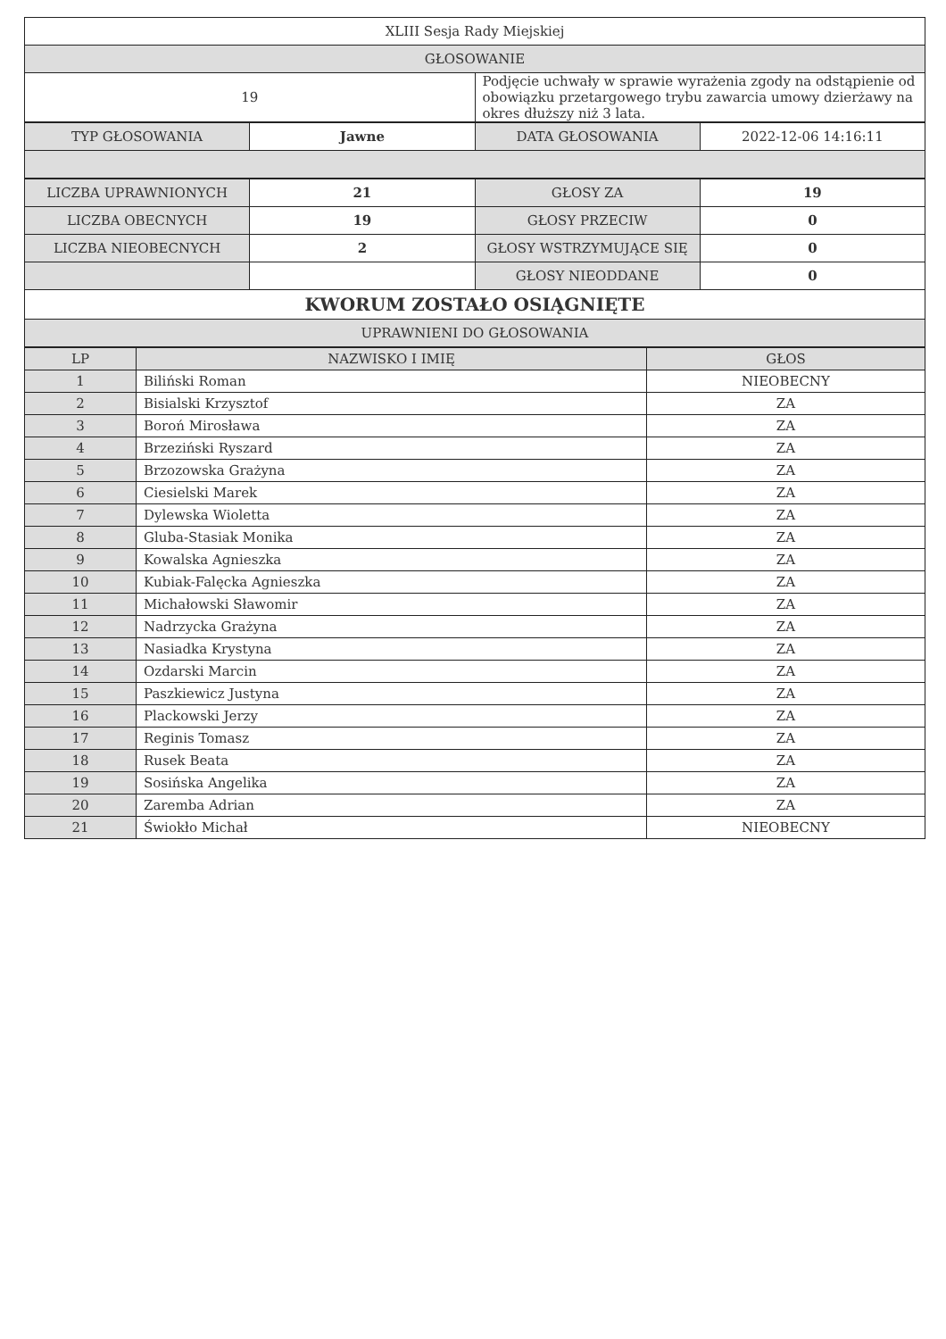| XLIII Sesja Rady Miejskiej | |
| GŁOSOWANIE | |
| 19 | Podjęcie uchwały w sprawie wyrażenia zgody na odstąpienie od obowiązku przetargowego trybu zawarcia umowy dzierżawy na okres dłuższy niż 3 lata. |
| TYP GŁOSOWANIA | Jawne | DATA GŁOSOWANIA | 2022-12-06 14:16:11 |
| LICZBA UPRAWNIONYCH | 21 | GŁOSY ZA | 19 |
| LICZBA OBECNYCH | 19 | GŁOSY PRZECIW | 0 |
| LICZBA NIEOBECNYCH | 2 | GŁOSY WSTRZYMUJĄCE SIĘ | 0 |
| | | GŁOSY NIEODDANE | 0 |
| KWORUM ZOSTAŁO OSIĄGNIĘTE | | | |
| UPRAWNIENI DO GŁOSOWANIA | | | |
| LP | NAZWISKO I IMIĘ | GŁOS |
| --- | --- | --- |
| 1 | Biliński Roman | NIEOBECNY |
| 2 | Bisialski Krzysztof | ZA |
| 3 | Boroń Mirosława | ZA |
| 4 | Brzeziński Ryszard | ZA |
| 5 | Brzozowska Grażyna | ZA |
| 6 | Ciesielski Marek | ZA |
| 7 | Dylewska Wioletta | ZA |
| 8 | Gluba-Stasiak Monika | ZA |
| 9 | Kowalska Agnieszka | ZA |
| 10 | Kubiak-Falęcka Agnieszka | ZA |
| 11 | Michałowski Sławomir | ZA |
| 12 | Nadrzycka Grażyna | ZA |
| 13 | Nasiadka Krystyna | ZA |
| 14 | Ozdarski Marcin | ZA |
| 15 | Paszkiewicz Justyna | ZA |
| 16 | Plackowski Jerzy | ZA |
| 17 | Reginis Tomasz | ZA |
| 18 | Rusek Beata | ZA |
| 19 | Sosińska Angelika | ZA |
| 20 | Zaremba Adrian | ZA |
| 21 | Świokło Michał | NIEOBECNY |